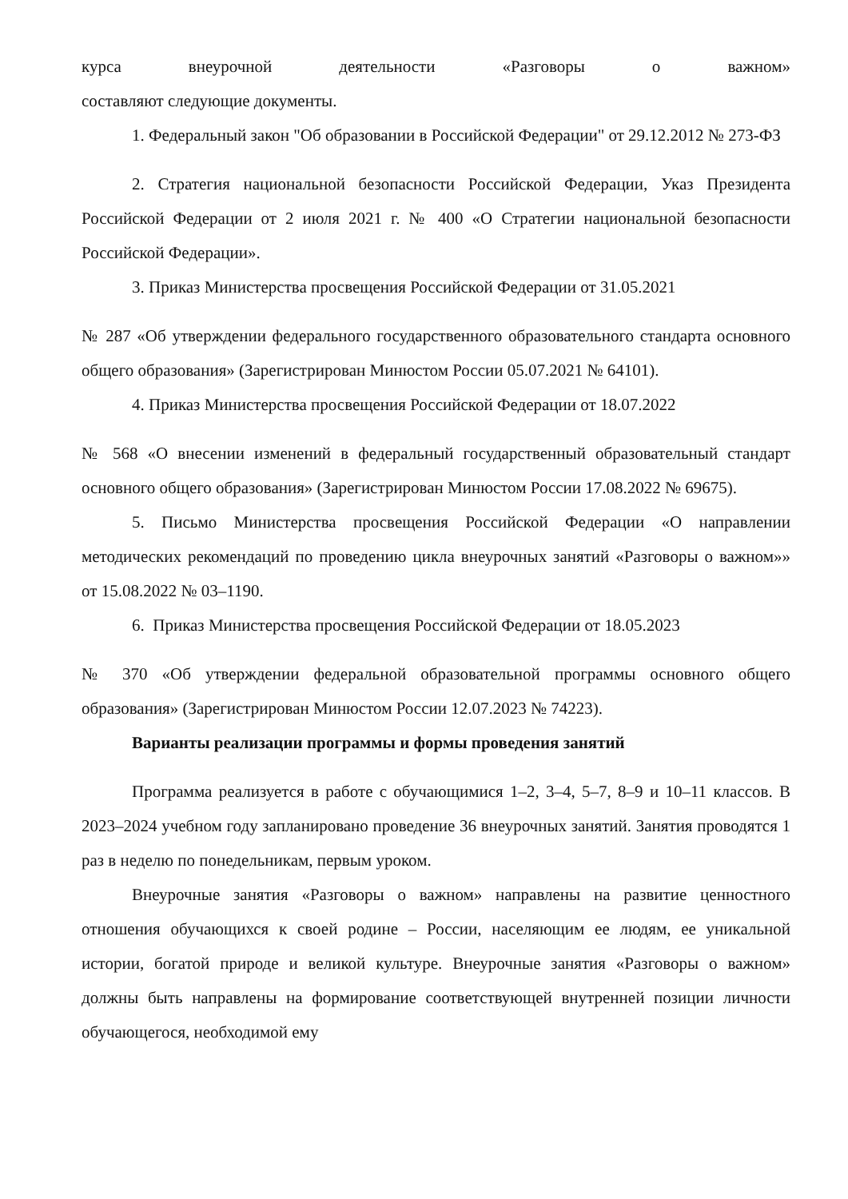курса внеурочной деятельности «Разговоры о важном»
составляют следующие документы.
1. Федеральный закон "Об образовании в Российской Федерации" от 29.12.2012 № 273-ФЗ
2. Стратегия национальной безопасности Российской Федерации, Указ Президента Российской Федерации от 2 июля 2021 г. № 400 «О Стратегии национальной безопасности Российской Федерации».
3. Приказ Министерства просвещения Российской Федерации от 31.05.2021
№ 287 «Об утверждении федерального государственного образовательного стандарта основного общего образования» (Зарегистрирован Минюстом России 05.07.2021 № 64101).
4. Приказ Министерства просвещения Российской Федерации от 18.07.2022
№ 568 «О внесении изменений в федеральный государственный образовательный стандарт основного общего образования» (Зарегистрирован Минюстом России 17.08.2022 № 69675).
5. Письмо Министерства просвещения Российской Федерации «О направлении методических рекомендаций по проведению цикла внеурочных занятий «Разговоры о важном»» от 15.08.2022 № 03–1190.
6. Приказ Министерства просвещения Российской Федерации от 18.05.2023
№ 370 «Об утверждении федеральной образовательной программы основного общего образования» (Зарегистрирован Минюстом России 12.07.2023 № 74223).
Варианты реализации программы и формы проведения занятий
Программа реализуется в работе с обучающимися 1–2, 3–4, 5–7, 8–9 и 10–11 классов. В 2023–2024 учебном году запланировано проведение 36 внеурочных занятий. Занятия проводятся 1 раз в неделю по понедельникам, первым уроком.
Внеурочные занятия «Разговоры о важном» направлены на развитие ценностного отношения обучающихся к своей родине – России, населяющим ее людям, ее уникальной истории, богатой природе и великой культуре. Внеурочные занятия «Разговоры о важном» должны быть направлены на формирование соответствующей внутренней позиции личности обучающегося, необходимой ему